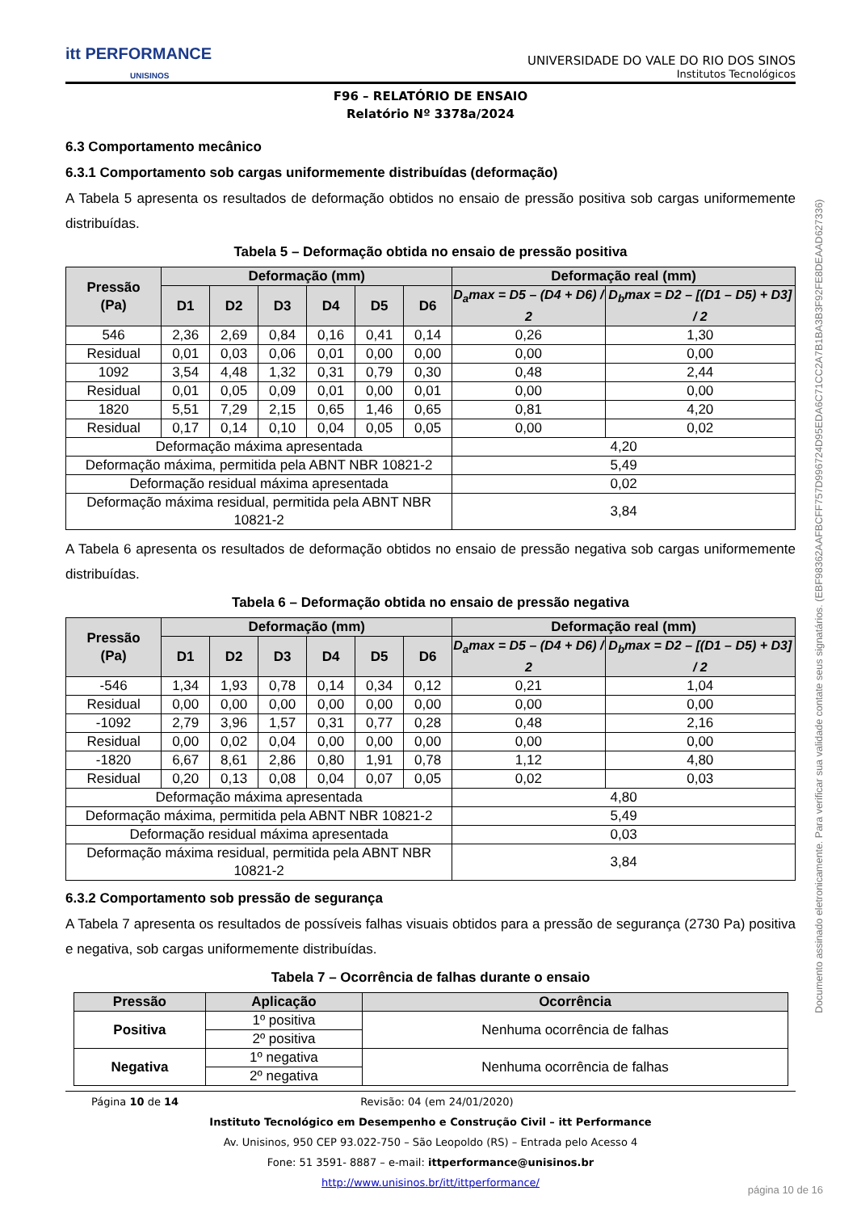itt PERFORMANCE
UNISINOS
UNIVERSIDADE DO VALE DO RIO DOS SINOS
Institutos Tecnológicos
F96 – RELATÓRIO DE ENSAIO
Relatório Nº 3378a/2024
6.3 Comportamento mecânico
6.3.1 Comportamento sob cargas uniformemente distribuídas (deformação)
A Tabela 5 apresenta os resultados de deformação obtidos no ensaio de pressão positiva sob cargas uniformemente distribuídas.
Tabela 5 – Deformação obtida no ensaio de pressão positiva
| Pressão (Pa) | Deformação (mm) | | | | | | Deformação real (mm) | |
| --- | --- | --- | --- | --- | --- | --- | --- | --- |
| | D1 | D2 | D3 | D4 | D5 | D6 | D<sub>a</sub>max = D5 – (D4 + D6) / 2 | D<sub>b</sub>max = D2 – [(D1 – D5) + D3] / 2 |
| 546 | 2,36 | 2,69 | 0,84 | 0,16 | 0,41 | 0,14 | 0,26 | 1,30 |
| Residual | 0,01 | 0,03 | 0,06 | 0,01 | 0,00 | 0,00 | 0,00 | 0,00 |
| 1092 | 3,54 | 4,48 | 1,32 | 0,31 | 0,79 | 0,30 | 0,48 | 2,44 |
| Residual | 0,01 | 0,05 | 0,09 | 0,01 | 0,00 | 0,01 | 0,00 | 0,00 |
| 1820 | 5,51 | 7,29 | 2,15 | 0,65 | 1,46 | 0,65 | 0,81 | 4,20 |
| Residual | 0,17 | 0,14 | 0,10 | 0,04 | 0,05 | 0,05 | 0,00 | 0,02 |
| Deformação máxima apresentada | | | | | | | 4,20 | |
| Deformação máxima, permitida pela ABNT NBR 10821-2 | | | | | | | 5,49 | |
| Deformação residual máxima apresentada | | | | | | | 0,02 | |
| Deformação máxima residual, permitida pela ABNT NBR 10821-2 | | | | | | | 3,84 | |
A Tabela 6 apresenta os resultados de deformação obtidos no ensaio de pressão negativa sob cargas uniformemente distribuídas.
Tabela 6 – Deformação obtida no ensaio de pressão negativa
| Pressão (Pa) | Deformação (mm) | | | | | | Deformação real (mm) | |
| --- | --- | --- | --- | --- | --- | --- | --- | --- |
| | D1 | D2 | D3 | D4 | D5 | D6 | D<sub>a</sub>max = D5 – (D4 + D6) / 2 | D<sub>b</sub>max = D2 – [(D1 – D5) + D3] / 2 |
| -546 | 1,34 | 1,93 | 0,78 | 0,14 | 0,34 | 0,12 | 0,21 | 1,04 |
| Residual | 0,00 | 0,00 | 0,00 | 0,00 | 0,00 | 0,00 | 0,00 | 0,00 |
| -1092 | 2,79 | 3,96 | 1,57 | 0,31 | 0,77 | 0,28 | 0,48 | 2,16 |
| Residual | 0,00 | 0,02 | 0,04 | 0,00 | 0,00 | 0,00 | 0,00 | 0,00 |
| -1820 | 6,67 | 8,61 | 2,86 | 0,80 | 1,91 | 0,78 | 1,12 | 4,80 |
| Residual | 0,20 | 0,13 | 0,08 | 0,04 | 0,07 | 0,05 | 0,02 | 0,03 |
| Deformação máxima apresentada | | | | | | | 4,80 | |
| Deformação máxima, permitida pela ABNT NBR 10821-2 | | | | | | | 5,49 | |
| Deformação residual máxima apresentada | | | | | | | 0,03 | |
| Deformação máxima residual, permitida pela ABNT NBR 10821-2 | | | | | | | 3,84 | |
6.3.2 Comportamento sob pressão de segurança
A Tabela 7 apresenta os resultados de possíveis falhas visuais obtidos para a pressão de segurança (2730 Pa) positiva e negativa, sob cargas uniformemente distribuídas.
Tabela 7 – Ocorrência de falhas durante o ensaio
| Pressão | Aplicação | Ocorrência |
| --- | --- | --- |
| Positiva | 1º positiva | Nenhuma ocorrência de falhas |
| | 2º positiva | |
| Negativa | 1º negativa | Nenhuma ocorrência de falhas |
| | 2º negativa | |
Página 10 de 14 Revisão: 04 (em 24/01/2020)
Instituto Tecnológico em Desempenho e Construção Civil – itt Performance
Av. Unisinos, 950 CEP 93.022-750 – São Leopoldo (RS) – Entrada pelo Acesso 4
Fone: 51 3591- 8887 – e-mail: ittperformance@unisinos.br
http://www.unisinos.br/itt/ittperformance/
Documento assinado eletronicamente. Para verificar sua validade contate seus signatários. (EBF98362AAFBCFF757D996724D95EDA6C71CC2A7B1BA3B3F92FE8DEAAD627336)
página 10 de 16